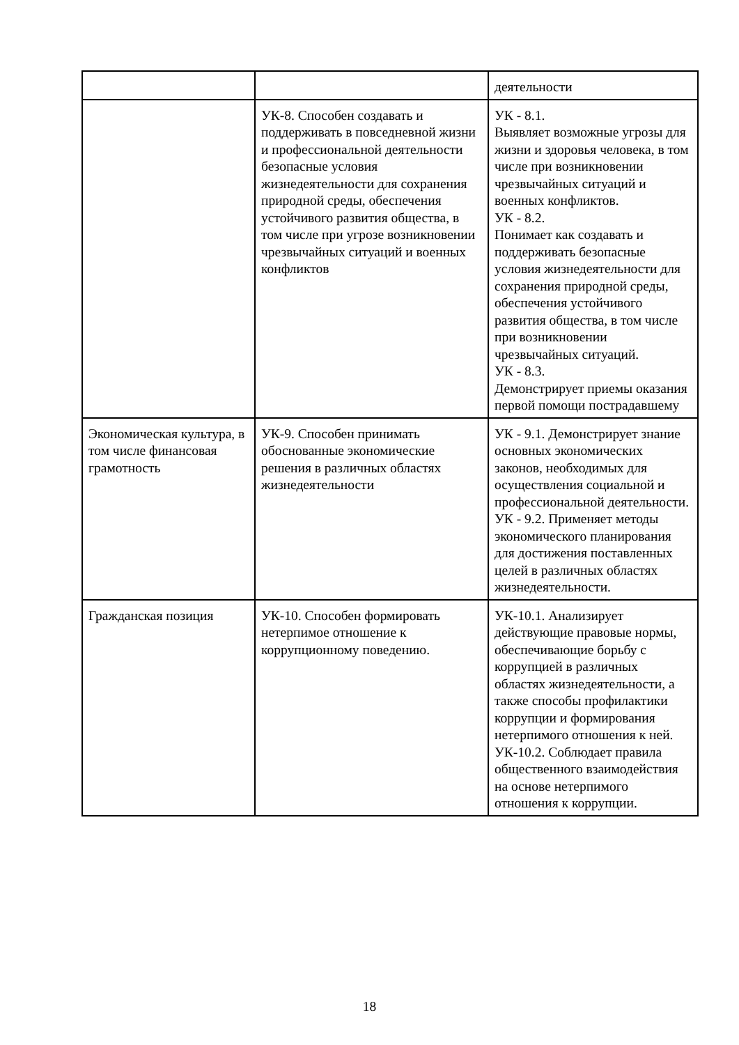| | | деятельности |
| | УК-8. Способен создавать и поддерживать в повседневной жизни и профессиональной деятельности безопасные условия жизнедеятельности для сохранения природной среды, обеспечения устойчивого развития общества, в том числе при угрозе возникновении чрезвычайных ситуаций и военных конфликтов | УК - 8.1. Выявляет возможные угрозы для жизни и здоровья человека, в том числе при возникновении чрезвычайных ситуаций и военных конфликтов. УК - 8.2. Понимает как создавать и поддерживать безопасные условия жизнедеятельности для сохранения природной среды, обеспечения устойчивого развития общества, в том числе при возникновении чрезвычайных ситуаций. УК - 8.3. Демонстрирует приемы оказания первой помощи пострадавшему |
| Экономическая культура, в том числе финансовая грамотность | УК-9. Способен принимать обоснованные экономические решения в различных областях жизнедеятельности | УК - 9.1. Демонстрирует знание основных экономических законов, необходимых для осуществления социальной и профессиональной деятельности. УК - 9.2. Применяет методы экономического планирования для достижения поставленных целей в различных областях жизнедеятельности. |
| Гражданская позиция | УК-10. Способен формировать нетерпимое отношение к коррупционному поведению. | УК-10.1. Анализирует действующие правовые нормы, обеспечивающие борьбу с коррупцией в различных областях жизнедеятельности, а также способы профилактики коррупции и формирования нетерпимого отношения к ней. УК-10.2. Соблюдает правила общественного взаимодействия на основе нетерпимого отношения к коррупции. |
18